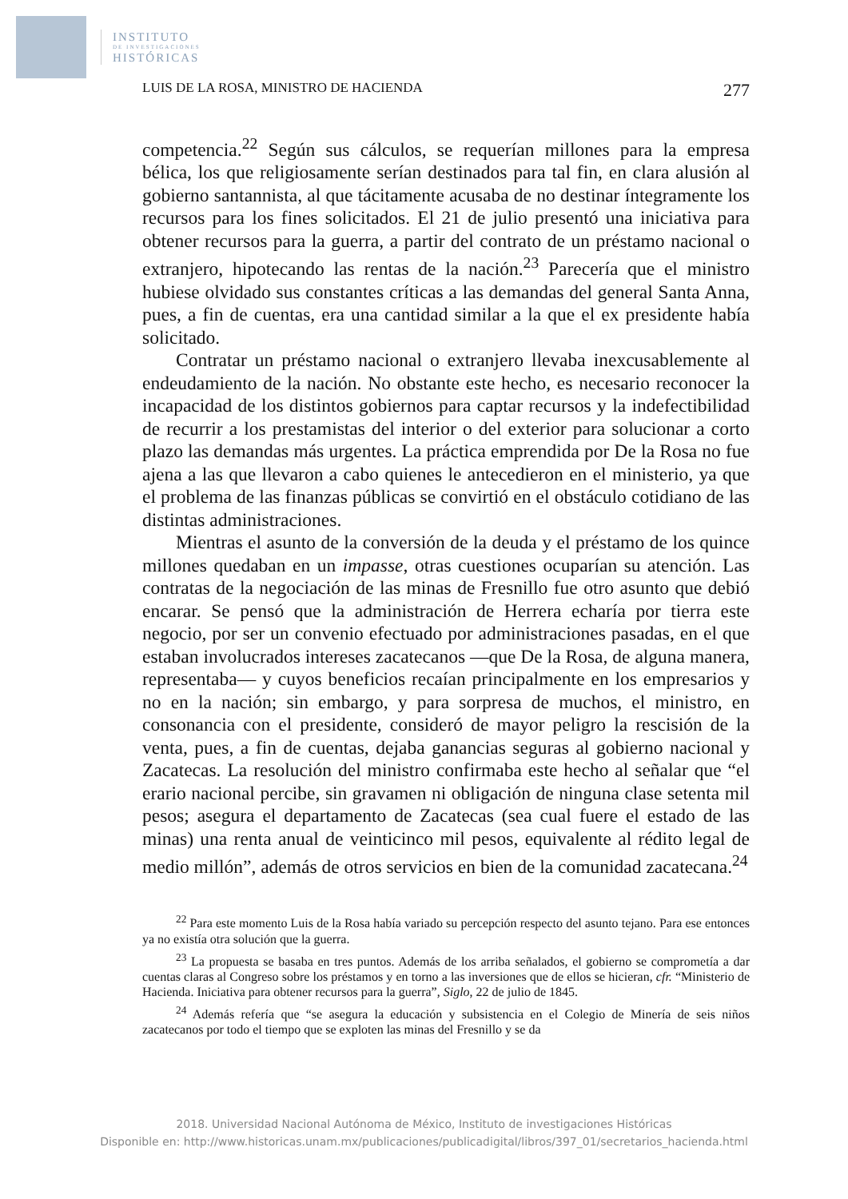INSTITUTO
DE INVESTIGACIONES
HISTÓRICAS
LUIS DE LA ROSA, MINISTRO DE HACIENDA 277
competencia.<sup>22</sup> Según sus cálculos, se requerían millones para la empresa bélica, los que religiosamente serían destinados para tal fin, en clara alusión al gobierno santannista, al que tácitamente acusaba de no destinar íntegramente los recursos para los fines solicitados. El 21 de julio presentó una iniciativa para obtener recursos para la guerra, a partir del contrato de un préstamo nacional o extranjero, hipotecando las rentas de la nación.<sup>23</sup> Parecería que el ministro hubiese olvidado sus constantes críticas a las demandas del general Santa Anna, pues, a fin de cuentas, era una cantidad similar a la que el ex presidente había solicitado.
Contratar un préstamo nacional o extranjero llevaba inexcusablemente al endeudamiento de la nación. No obstante este hecho, es necesario reconocer la incapacidad de los distintos gobiernos para captar recursos y la indefectibilidad de recurrir a los prestamistas del interior o del exterior para solucionar a corto plazo las demandas más urgentes. La práctica emprendida por De la Rosa no fue ajena a las que llevaron a cabo quienes le antecedieron en el ministerio, ya que el problema de las finanzas públicas se convirtió en el obstáculo cotidiano de las distintas administraciones.
Mientras el asunto de la conversión de la deuda y el préstamo de los quince millones quedaban en un impasse, otras cuestiones ocuparían su atención. Las contratas de la negociación de las minas de Fresnillo fue otro asunto que debió encarar. Se pensó que la administración de Herrera echaría por tierra este negocio, por ser un convenio efectuado por administraciones pasadas, en el que estaban involucrados intereses zacatecanos —que De la Rosa, de alguna manera, representaba— y cuyos beneficios recaían principalmente en los empresarios y no en la nación; sin embargo, y para sorpresa de muchos, el ministro, en consonancia con el presidente, consideró de mayor peligro la rescisión de la venta, pues, a fin de cuentas, dejaba ganancias seguras al gobierno nacional y Zacatecas. La resolución del ministro confirmaba este hecho al señalar que “el erario nacional percibe, sin gravamen ni obligación de ninguna clase setenta mil pesos; asegura el departamento de Zacatecas (sea cual fuere el estado de las minas) una renta anual de veinticinco mil pesos, equivalente al rédito legal de medio millón”, además de otros servicios en bien de la comunidad zacatecana.<sup>24</sup>
<sup>22</sup> Para este momento Luis de la Rosa había variado su percepción respecto del asunto tejano. Para ese entonces ya no existía otra solución que la guerra.
<sup>23</sup> La propuesta se basaba en tres puntos. Además de los arriba señalados, el gobierno se comprometía a dar cuentas claras al Congreso sobre los préstamos y en torno a las inversiones que de ellos se hicieran, cfr. “Ministerio de Hacienda. Iniciativa para obtener recursos para la guerra”, Siglo, 22 de julio de 1845.
<sup>24</sup> Además refería que “se asegura la educación y subsistencia en el Colegio de Minería de seis niños zacatecanos por todo el tiempo que se exploten las minas del Fresnillo y se da
2018. Universidad Nacional Autónoma de México, Instituto de investigaciones Históricas
Disponible en: http://www.historicas.unam.mx/publicaciones/publicadigital/libros/397_01/secretarios_hacienda.html